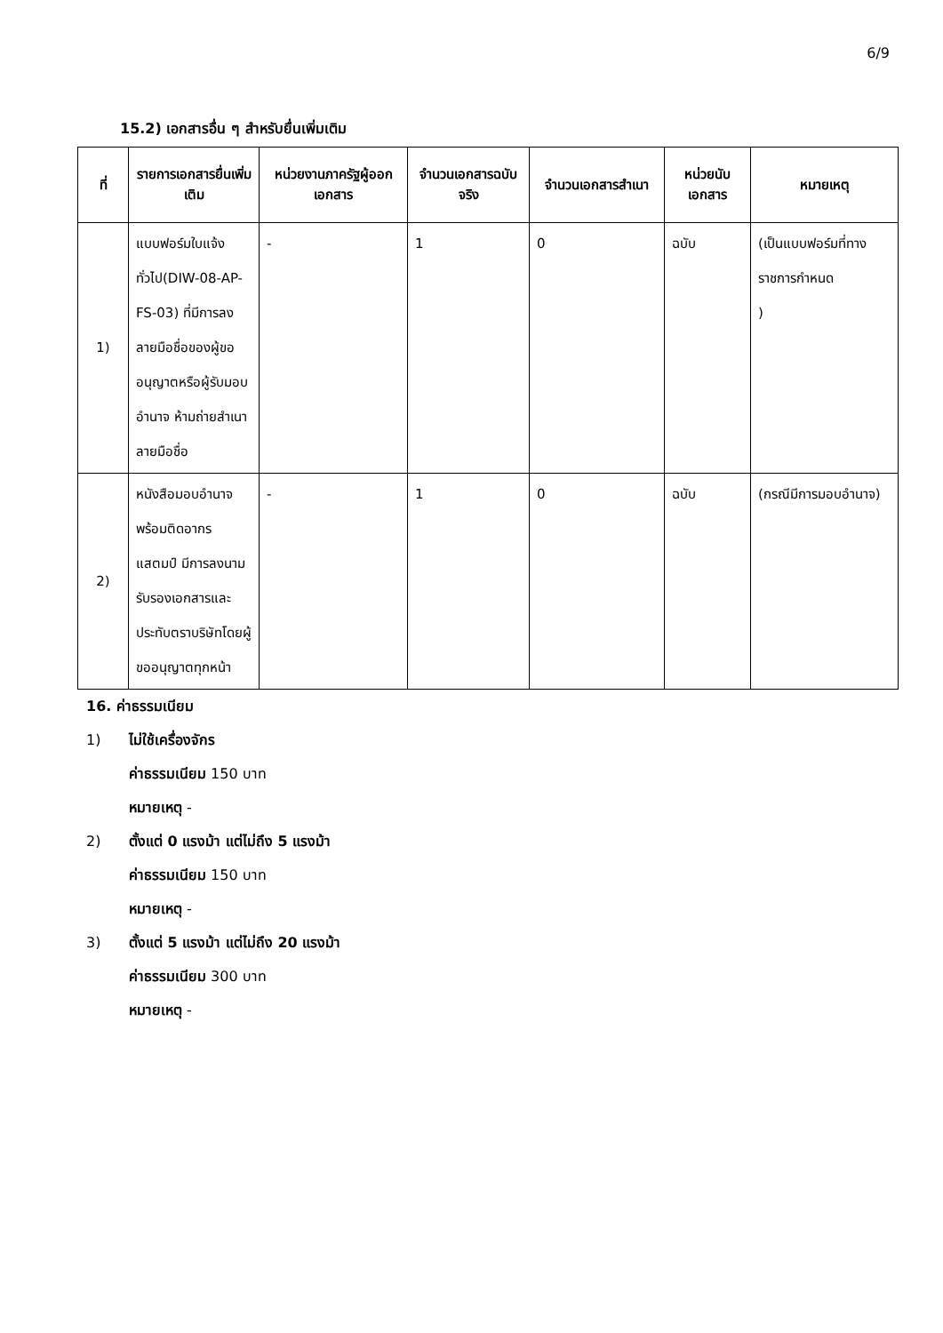6/9
15.2) เอกสารอื่น ๆ สำหรับยื่นเพิ่มเติม
| ที่ | รายการเอกสารยื่นเพิ่มเติม | หน่วยงานภาครัฐผู้ออกเอกสาร | จำนวนเอกสารฉบับจริง | จำนวนเอกสารสำเนา | หน่วยนับเอกสาร | หมายเหตุ |
| --- | --- | --- | --- | --- | --- | --- |
| 1) | แบบฟอร์มใบแจ้งทั่วไป(DIW-08-AP-FS-03) ที่มีการลงลายมือชื่อของผู้ขออนุญาตหรือผู้รับมอบอำนาจ ห้ามถ่ายสำเนาลายมือชื่อ | - | 1 | 0 | ฉบับ | (เป็นแบบฟอร์มที่ทางราชการกำหนด ) |
| 2) | หนังสือมอบอำนาจพร้อมติดอากรแสตมป์ มีการลงนามรับรองเอกสารและประทับตราบริษัทโดยผู้ขออนุญาตทุกหน้า | - | 1 | 0 | ฉบับ | (กรณีมีการมอบอำนาจ) |
16. ค่าธรรมเนียม
1) ไม่ใช้เครื่องจักร
ค่าธรรมเนียม 150 บาท
หมายเหตุ -
2) ตั้งแต่ 0 แรงม้า แต่ไม่ถึง 5 แรงม้า
ค่าธรรมเนียม 150 บาท
หมายเหตุ -
3) ตั้งแต่ 5 แรงม้า แต่ไม่ถึง 20 แรงม้า
ค่าธรรมเนียม 300 บาท
หมายเหตุ -